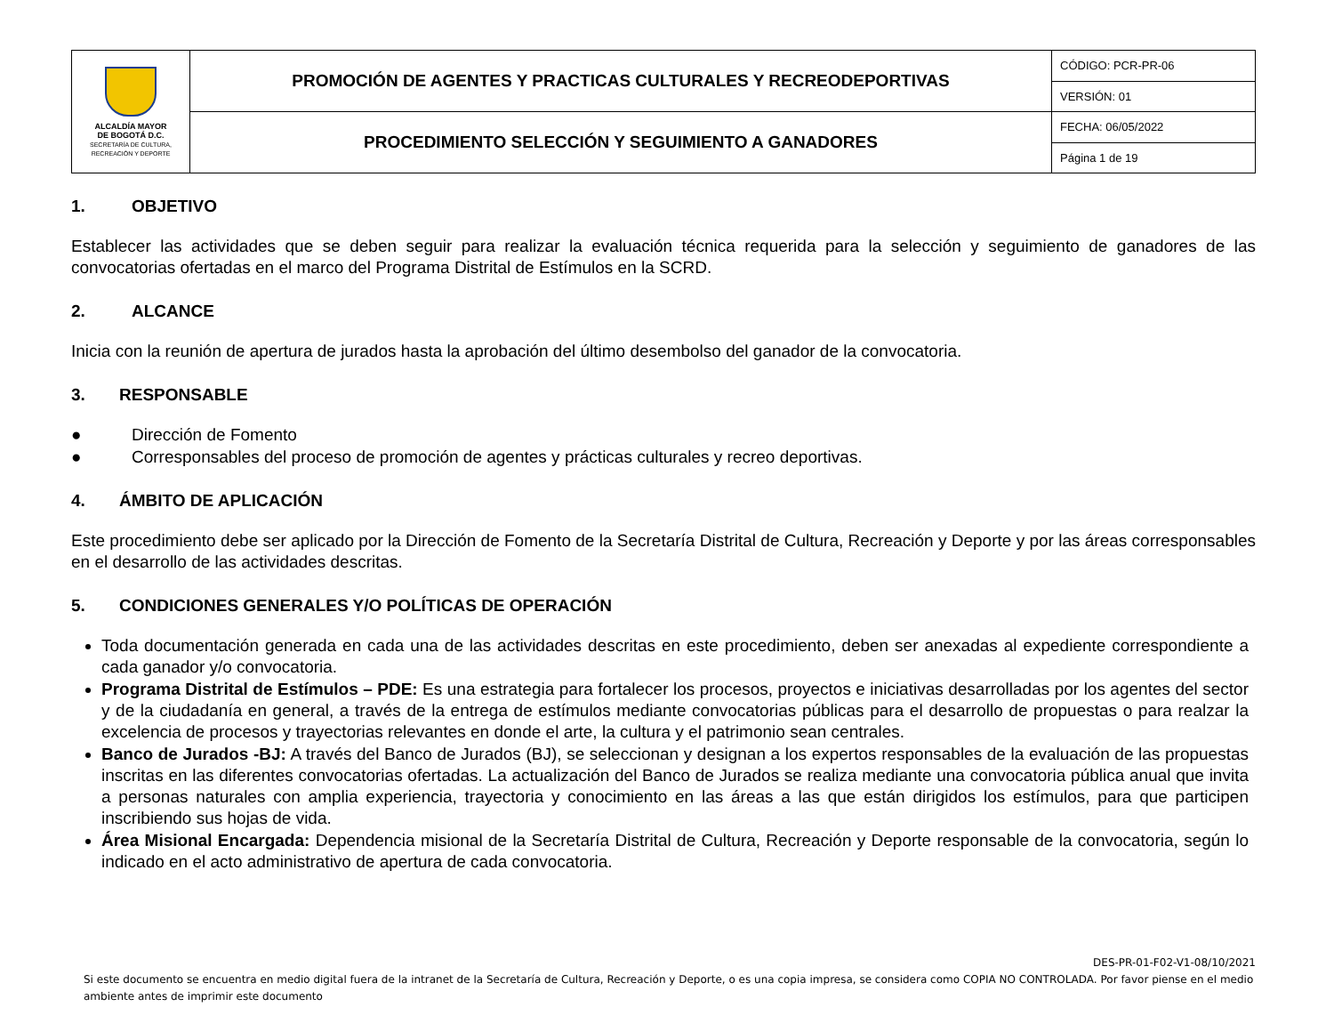| ALCALDÍA MAYOR DE BOGOTÁ D.C. SECRETARÍA DE CULTURA, RECREACIÓN Y DEPORTE | PROMOCIÓN DE AGENTES Y PRACTICAS CULTURALES Y RECREODEPORTIVAS | CÓDIGO: PCR-PR-06 |
| | | VERSIÓN: 01 |
| | PROCEDIMIENTO SELECCIÓN Y SEGUIMIENTO A GANADORES | FECHA: 06/05/2022 |
| | | Página 1 de 19 |
1. OBJETIVO
Establecer las actividades que se deben seguir para realizar la evaluación técnica requerida para la selección y seguimiento de ganadores de las convocatorias ofertadas en el marco del Programa Distrital de Estímulos en la SCRD.
2. ALCANCE
Inicia con la reunión de apertura de jurados hasta la aprobación del último desembolso del ganador de la convocatoria.
3. RESPONSABLE
● Dirección de Fomento
● Corresponsables del proceso de promoción de agentes y prácticas culturales y recreo deportivas.
4. ÁMBITO DE APLICACIÓN
Este procedimiento debe ser aplicado por la Dirección de Fomento de la Secretaría Distrital de Cultura, Recreación y Deporte y por las áreas corresponsables en el desarrollo de las actividades descritas.
5. CONDICIONES GENERALES Y/O POLÍTICAS DE OPERACIÓN
Toda documentación generada en cada una de las actividades descritas en este procedimiento, deben ser anexadas al expediente correspondiente a cada ganador y/o convocatoria.
Programa Distrital de Estímulos – PDE: Es una estrategia para fortalecer los procesos, proyectos e iniciativas desarrolladas por los agentes del sector y de la ciudadanía en general, a través de la entrega de estímulos mediante convocatorias públicas para el desarrollo de propuestas o para realzar la excelencia de procesos y trayectorias relevantes en donde el arte, la cultura y el patrimonio sean centrales.
Banco de Jurados -BJ: A través del Banco de Jurados (BJ), se seleccionan y designan a los expertos responsables de la evaluación de las propuestas inscritas en las diferentes convocatorias ofertadas. La actualización del Banco de Jurados se realiza mediante una convocatoria pública anual que invita a personas naturales con amplia experiencia, trayectoria y conocimiento en las áreas a las que están dirigidos los estímulos, para que participen inscribiendo sus hojas de vida.
Área Misional Encargada: Dependencia misional de la Secretaría Distrital de Cultura, Recreación y Deporte responsable de la convocatoria, según lo indicado en el acto administrativo de apertura de cada convocatoria.
DES-PR-01-F02-V1-08/10/2021
Si este documento se encuentra en medio digital fuera de la intranet de la Secretaría de Cultura, Recreación y Deporte, o es una copia impresa, se considera como COPIA NO CONTROLADA. Por favor piense en el medio ambiente antes de imprimir este documento